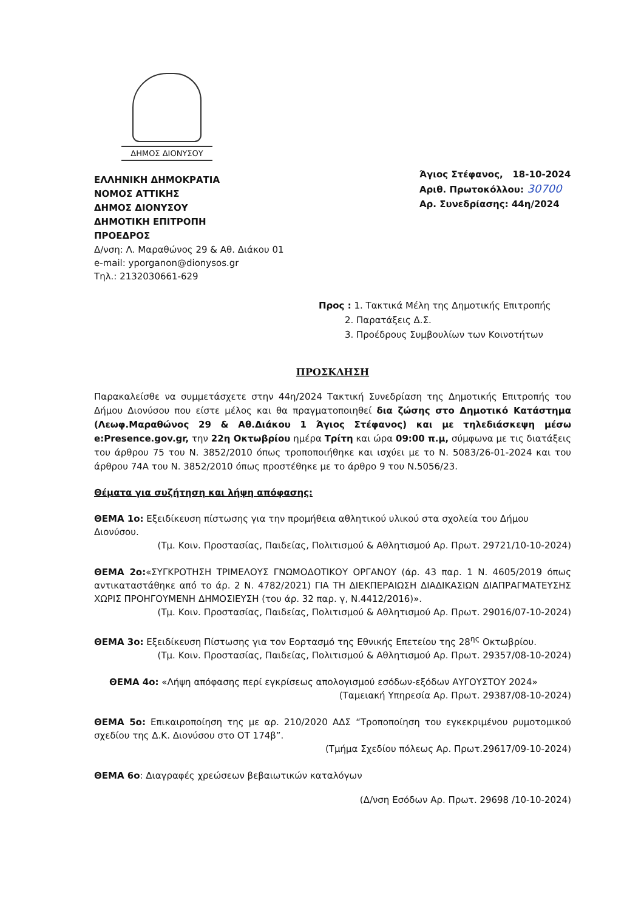ΔΗΜΟΣ ΔΙΟΝΥΣΟΥ
ΕΛΛΗΝΙΚΗ ΔΗΜΟΚΡΑΤΙΑ
ΝΟΜΟΣ ΑΤΤΙΚΗΣ
ΔΗΜΟΣ ΔΙΟΝΥΣΟΥ
ΔΗΜΟΤΙΚΗ ΕΠΙΤΡΟΠΗ
ΠΡΟΕΔΡΟΣ
Δ/νση: Λ. Μαραθώνος 29 & Αθ. Διάκου 01
e-mail: yporganon@dionysos.gr
Τηλ.: 2132030661-629
Άγιος Στέφανος, 18-10-2024
Αριθ. Πρωτοκόλλου: 30700
Αρ. Συνεδρίασης: 44η/2024
Προς : 1. Τακτικά Μέλη της Δημοτικής Επιτροπής
2. Παρατάξεις Δ.Σ.
3. Προέδρους Συμβουλίων των Κοινοτήτων
ΠΡΟΣΚΛΗΣΗ
Παρακαλείσθε να συμμετάσχετε στην 44η/2024 Τακτική Συνεδρίαση της Δημοτικής Επιτροπής του Δήμου Διονύσου που είστε μέλος και θα πραγματοποιηθεί δια ζώσης στο Δημοτικό Κατάστημα (Λεωφ.Μαραθώνος 29 & Αθ.Διάκου 1 Άγιος Στέφανος) και με τηλεδιάσκεψη μέσω e:Presence.gov.gr, την 22η Οκτωβρίου ημέρα Τρίτη και ώρα 09:00 π.μ, σύμφωνα με τις διατάξεις του άρθρου 75 του Ν. 3852/2010 όπως τροποποιήθηκε και ισχύει με το Ν. 5083/26-01-2024 και του άρθρου 74Α του Ν. 3852/2010 όπως προστέθηκε με το άρθρο 9 του Ν.5056/23.
Θέματα για συζήτηση και λήψη απόφασης:
ΘΕΜΑ 1ο: Εξειδίκευση πίστωσης για την προμήθεια αθλητικού υλικού στα σχολεία του Δήμου Διονύσου.
(Τμ. Κοιν. Προστασίας, Παιδείας, Πολιτισμού & Αθλητισμού Αρ. Πρωτ. 29721/10-10-2024)
ΘΕΜΑ 2ο:«ΣΥΓΚΡΟΤΗΣΗ ΤΡΙΜΕΛΟΥΣ ΓΝΩΜΟΔΟΤΙΚΟΥ ΟΡΓΑΝΟΥ (άρ. 43 παρ. 1 Ν. 4605/2019 όπως αντικαταστάθηκε από το άρ. 2 Ν. 4782/2021) ΓΙΑ ΤΗ ΔΙΕΚΠΕΡΑΙΩΣΗ ΔΙΑΔΙΚΑΣΙΩΝ ΔΙΑΠΡΑΓΜΑΤΕΥΣΗΣ ΧΩΡΙΣ ΠΡΟΗΓΟΥΜΕΝΗ ΔΗΜΟΣΙΕΥΣΗ (του άρ. 32 παρ. γ, Ν.4412/2016)».
(Τμ. Κοιν. Προστασίας, Παιδείας, Πολιτισμού & Αθλητισμού Αρ. Πρωτ. 29016/07-10-2024)
ΘΕΜΑ 3ο: Εξειδίκευση Πίστωσης για τον Εορτασμό της Εθνικής Επετείου της 28<sup>ης</sup> Οκτωβρίου.
(Τμ. Κοιν. Προστασίας, Παιδείας, Πολιτισμού & Αθλητισμού Αρ. Πρωτ. 29357/08-10-2024)
ΘΕΜΑ 4ο: «Λήψη απόφασης περί εγκρίσεως απολογισμού εσόδων-εξόδων ΑΥΓΟΥΣΤΟΥ 2024»
(Ταμειακή Υπηρεσία Αρ. Πρωτ. 29387/08-10-2024)
ΘΕΜΑ 5ο: Επικαιροποίηση της με αρ. 210/2020 ΑΔΣ “Τροποποίηση του εγκεκριμένου ρυμοτομικού σχεδίου της Δ.Κ. Διονύσου στο ΟΤ 174β”.
(Τμήμα Σχεδίου πόλεως Αρ. Πρωτ.29617/09-10-2024)
ΘΕΜΑ 6ο: Διαγραφές χρεώσεων βεβαιωτικών καταλόγων
(Δ/νση Εσόδων Αρ. Πρωτ. 29698 /10-10-2024)